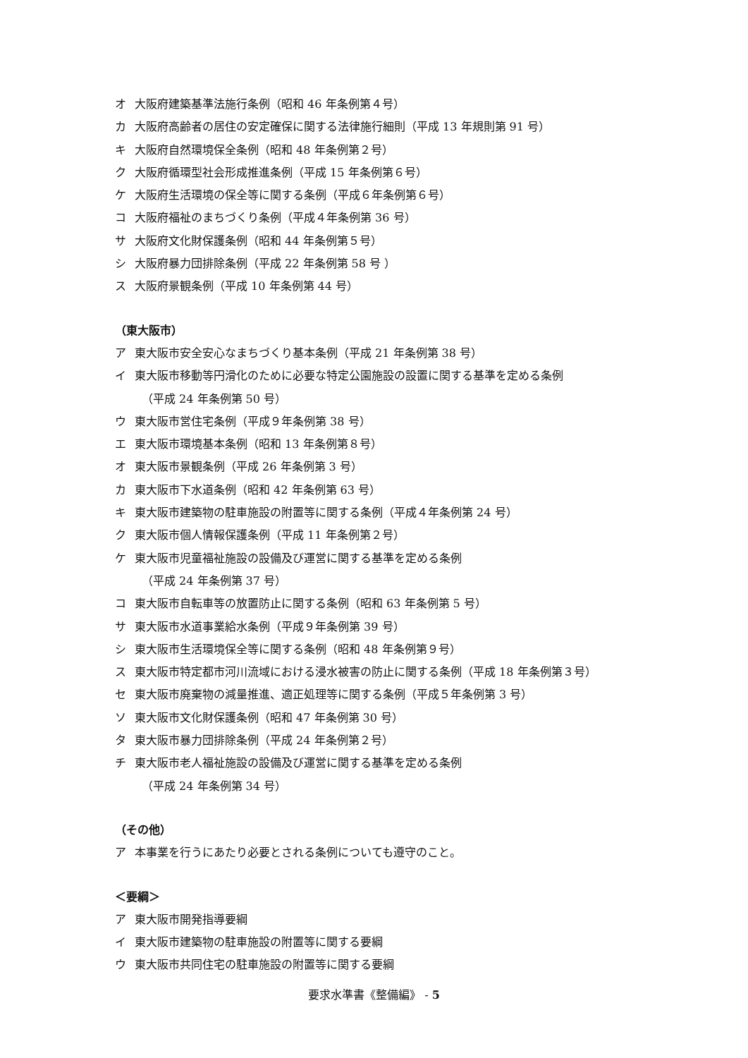オ 大阪府建築基準法施行条例（昭和 46 年条例第４号）
カ 大阪府高齢者の居住の安定確保に関する法律施行細則（平成 13 年規則第 91 号）
キ 大阪府自然環境保全条例（昭和 48 年条例第２号）
ク 大阪府循環型社会形成推進条例（平成 15 年条例第６号）
ケ 大阪府生活環境の保全等に関する条例（平成６年条例第６号）
コ 大阪府福祉のまちづくり条例（平成４年条例第 36 号）
サ 大阪府文化財保護条例（昭和 44 年条例第５号）
シ 大阪府暴力団排除条例（平成 22 年条例第 58 号 ）
ス 大阪府景観条例（平成 10 年条例第 44 号）
（東大阪市）
ア 東大阪市安全安心なまちづくり基本条例（平成 21 年条例第 38 号）
イ 東大阪市移動等円滑化のために必要な特定公園施設の設置に関する基準を定める条例
（平成 24 年条例第 50 号）
ウ 東大阪市営住宅条例（平成９年条例第 38 号）
エ 東大阪市環境基本条例（昭和 13 年条例第８号）
オ 東大阪市景観条例（平成 26 年条例第 3 号）
カ 東大阪市下水道条例（昭和 42 年条例第 63 号）
キ 東大阪市建築物の駐車施設の附置等に関する条例（平成４年条例第 24 号）
ク 東大阪市個人情報保護条例（平成 11 年条例第２号）
ケ 東大阪市児童福祉施設の設備及び運営に関する基準を定める条例
（平成 24 年条例第 37 号）
コ 東大阪市自転車等の放置防止に関する条例（昭和 63 年条例第 5 号）
サ 東大阪市水道事業給水条例（平成９年条例第 39 号）
シ 東大阪市生活環境保全等に関する条例（昭和 48 年条例第９号）
ス 東大阪市特定都市河川流域における浸水被害の防止に関する条例（平成 18 年条例第３号）
セ 東大阪市廃棄物の減量推進、適正処理等に関する条例（平成５年条例第 3 号）
ソ 東大阪市文化財保護条例（昭和 47 年条例第 30 号）
タ 東大阪市暴力団排除条例（平成 24 年条例第２号）
チ 東大阪市老人福祉施設の設備及び運営に関する基準を定める条例
（平成 24 年条例第 34 号）
（その他）
ア 本事業を行うにあたり必要とされる条例についても遵守のこと。
＜要綱＞
ア 東大阪市開発指導要綱
イ 東大阪市建築物の駐車施設の附置等に関する要綱
ウ 東大阪市共同住宅の駐車施設の附置等に関する要綱
要求水準書《整備編》 - 5